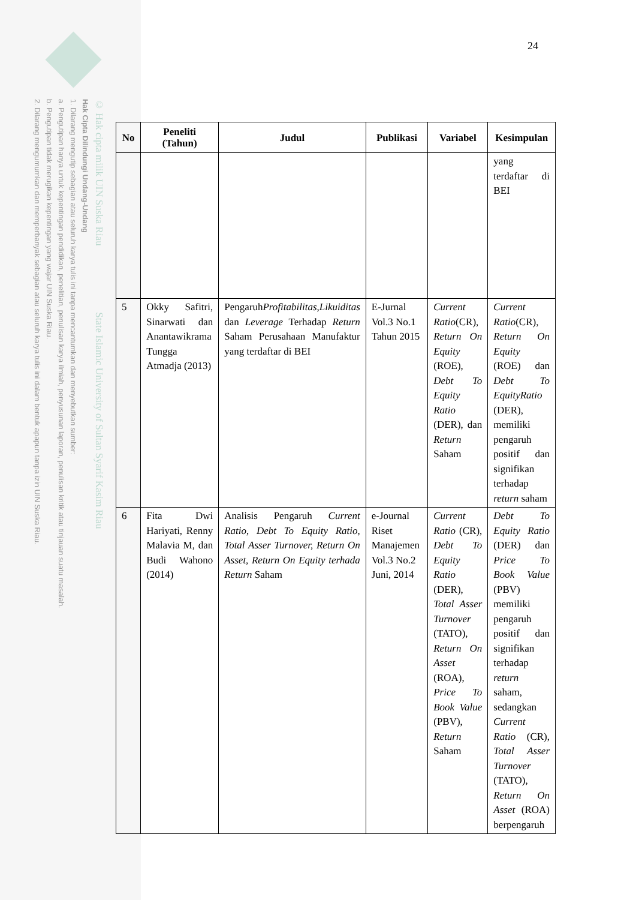© Hak cipta milik UIN Suska Riau State Islamic University of Sultan Syarif Kasim Riau
Hak Cipta Dilindungi Undang-Undang
1. Dilarang mengutip sebagian atau seluruh karya tulis ini tanpa mencantumkan dan menyebutkan sumber:
a. Pengutipan hanya untuk kepentingan pendidikan, penelitian, penulisan karya ilmiah, penyusunan laporan, penulisan kritik atau tinjauan suatu masalah.
b. Pengutipan tidak merugikan kepentingan yang wajar UIN Suska Riau.
2. Dilarang mengumumkan dan memperbanyak sebagian atau seluruh karya tulis ini dalam bentuk apapun tanpa izin UIN Suska Riau.
24
| No | Peneliti (Tahun) | Judul | Publikasi | Variabel | Kesimpulan |
| --- | --- | --- | --- | --- | --- |
| | | | | | yang terdaftar di BEI |
| 5 | Okky Safitri, Sinarwati dan Anantawikrama Tungga Atmadja (2013) | Pengaruh Profitabilitas,Likuiditas dan Leverage Terhadap Return Saham Perusahaan Manufaktur yang terdaftar di BEI | E-Jurnal Vol.3 No.1 Tahun 2015 | Current Ratio (CR), Return On Equity (ROE), Debt To Equity Ratio (DER), dan Return Saham | Current Ratio (CR), Return On Equity (ROE) dan Debt To EquityRatio (DER), memiliki pengaruh positif dan signifikan terhadap return saham |
| 6 | Fita Dwi Hariyati, Renny Malavia M, dan Budi Wahono (2014) | Analisis Pengaruh Current Ratio , Debt To Equity Ratio , Total Asser Turnover, Return On Asset, Return On Equity terhada Return Saham | e-Journal Riset Manajemen Vol.3 No.2 Juni, 2014 | Current Ratio (CR), Debt To Equity Ratio (DER), Total Asser Turnover (TATO), Return On Asset (ROA), Price To Book Value (PBV), Return Saham | Debt To Equity Ratio (DER) dan Price To Book Value (PBV) memiliki pengaruh positif dan signifikan terhadap return saham, sedangkan Current Ratio (CR), Total Asser Turnover (TATO), Return On Asset (ROA) berpengaruh |